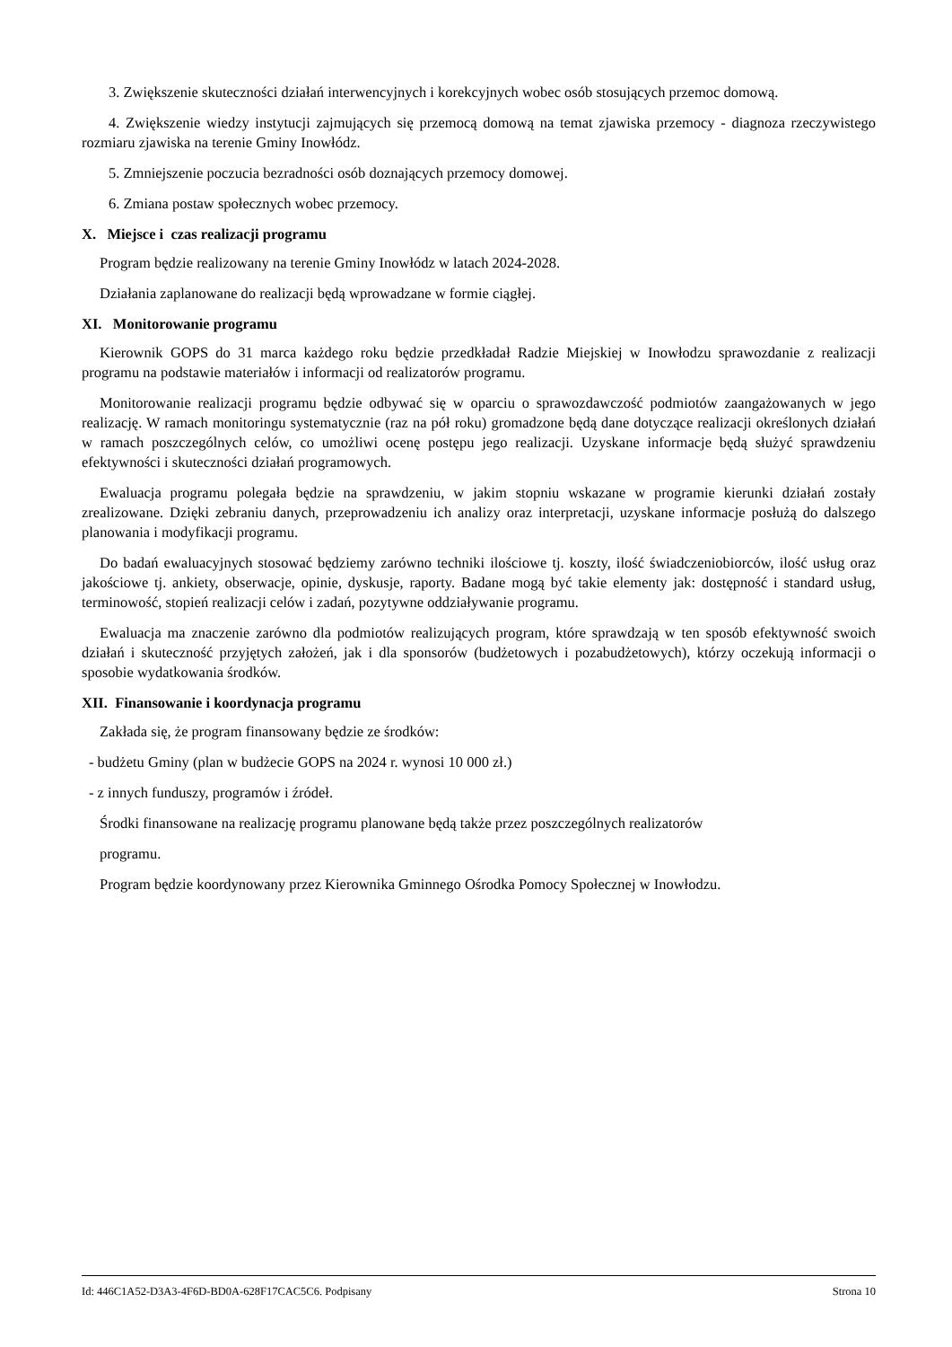3. Zwiększenie skuteczności działań interwencyjnych i korekcyjnych wobec osób stosujących przemoc domową.
4. Zwiększenie wiedzy instytucji zajmujących się przemocą domową na temat zjawiska przemocy - diagnoza rzeczywistego rozmiaru zjawiska na terenie Gminy Inowłódz.
5. Zmniejszenie poczucia bezradności osób doznających przemocy domowej.
6. Zmiana postaw społecznych wobec przemocy.
X. Miejsce i czas realizacji programu
Program będzie realizowany na terenie Gminy Inowłódz w latach 2024-2028.
Działania zaplanowane do realizacji będą wprowadzane w formie ciągłej.
XI. Monitorowanie programu
Kierownik GOPS do 31 marca każdego roku będzie przedkładał Radzie Miejskiej w Inowłodzu sprawozdanie z realizacji programu na podstawie materiałów i informacji od realizatorów programu.
Monitorowanie realizacji programu będzie odbywać się w oparciu o sprawozdawczość podmiotów zaangażowanych w jego realizację. W ramach monitoringu systematycznie (raz na pół roku) gromadzone będą dane dotyczące realizacji określonych działań w ramach poszczególnych celów, co umożliwi ocenę postępu jego realizacji. Uzyskane informacje będą służyć sprawdzeniu efektywności i skuteczności działań programowych.
Ewaluacja programu polegała będzie na sprawdzeniu, w jakim stopniu wskazane w programie kierunki działań zostały zrealizowane. Dzięki zebraniu danych, przeprowadzeniu ich analizy oraz interpretacji, uzyskane informacje posłużą do dalszego planowania i modyfikacji programu.
Do badań ewaluacyjnych stosować będziemy zarówno techniki ilościowe tj. koszty, ilość świadczeniobiorców, ilość usług oraz jakościowe tj. ankiety, obserwacje, opinie, dyskusje, raporty. Badane mogą być takie elementy jak: dostępność i standard usług, terminowość, stopień realizacji celów i zadań, pozytywne oddziaływanie programu.
Ewaluacja ma znaczenie zarówno dla podmiotów realizujących program, które sprawdzają w ten sposób efektywność swoich działań i skuteczność przyjętych założeń, jak i dla sponsorów (budżetowych i pozabudżetowych), którzy oczekują informacji o sposobie wydatkowania środków.
XII. Finansowanie i koordynacja programu
Zakłada się, że program finansowany będzie ze środków:
- budżetu Gminy (plan w budżecie GOPS na 2024 r. wynosi 10 000 zł.)
- z innych funduszy, programów i źródeł.
Środki finansowane na realizację programu planowane będą także przez poszczególnych realizatorów
programu.
Program będzie koordynowany przez Kierownika Gminnego Ośrodka Pomocy Społecznej w Inowłodzu.
Id: 446C1A52-D3A3-4F6D-BD0A-628F17CAC5C6. Podpisany Strona 10